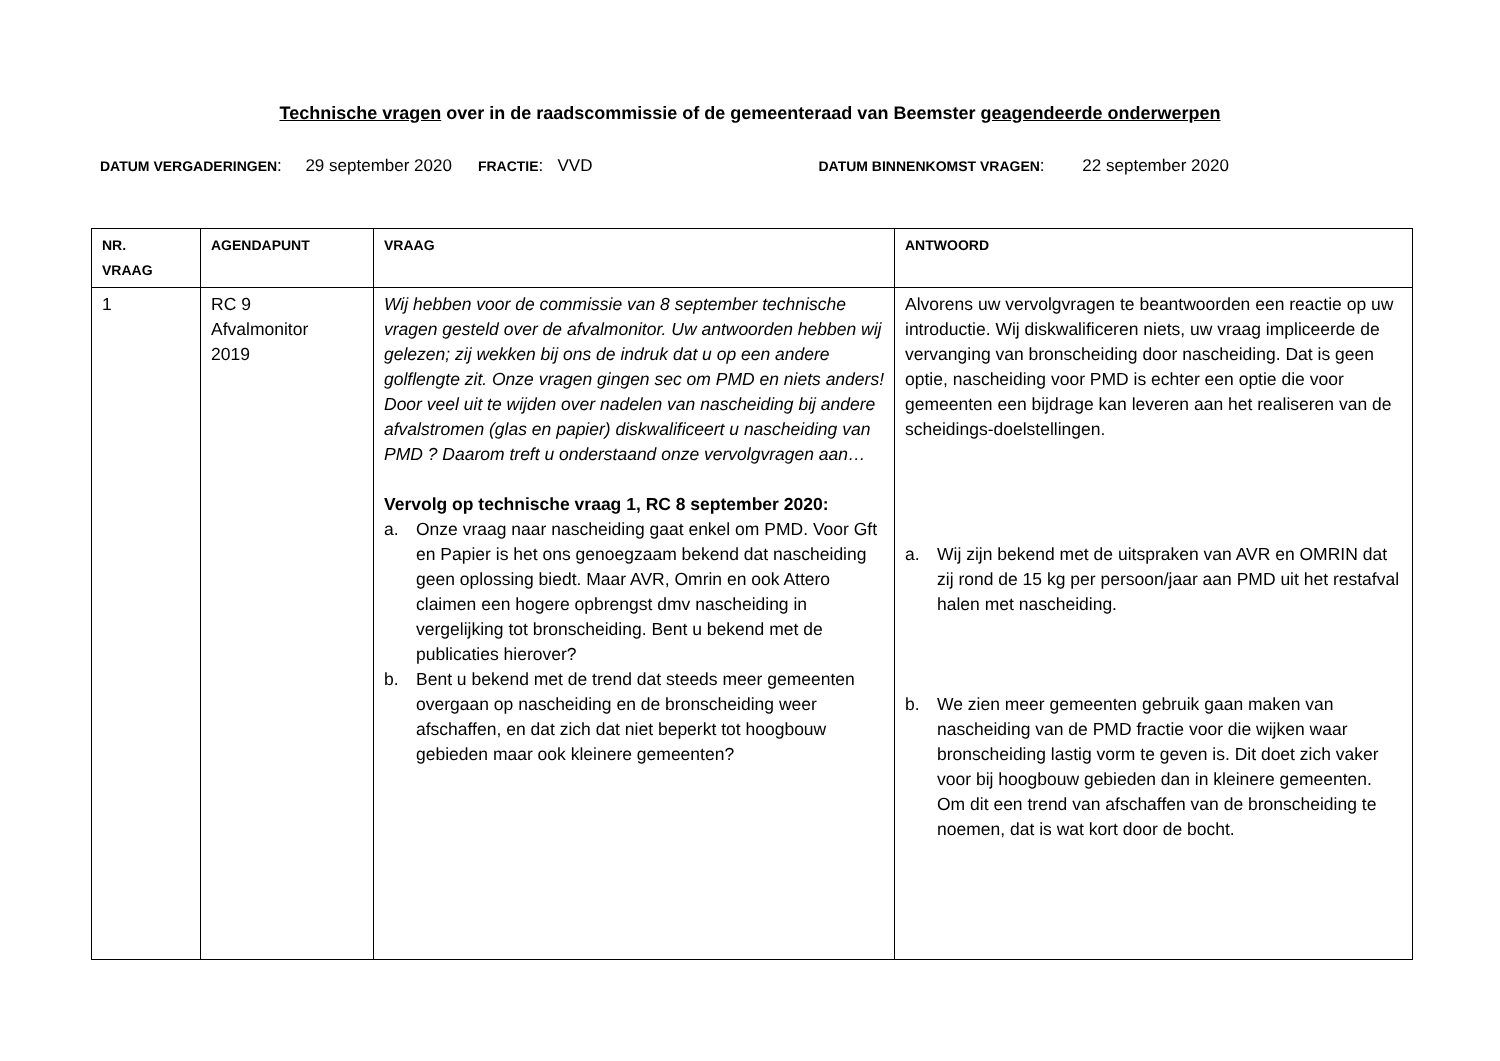Technische vragen over in de raadscommissie of de gemeenteraad van Beemster geagendeerde onderwerpen
DATUM VERGADERINGEN: 29 september 2020 FRACTIE: VVD DATUM BINNENKOMST VRAGEN: 22 september 2020
| NR. VRAAG | AGENDAPUNT | VRAAG | ANTWOORD |
| --- | --- | --- | --- |
| 1 | RC 9 Afvalmonitor 2019 | Wij hebben voor de commissie van 8 september technische vragen gesteld over de afvalmonitor. Uw antwoorden hebben wij gelezen; zij wekken bij ons de indruk dat u op een andere golflengte zit. Onze vragen gingen sec om PMD en niets anders! Door veel uit te wijden over nadelen van nascheiding bij andere afvalstromen (glas en papier) diskwalificeert u nascheiding van PMD ? Daarom treft u onderstaand onze vervolgvragen aan… Vervolg op technische vraag 1, RC 8 september 2020: a. Onze vraag naar nascheiding gaat enkel om PMD. Voor Gft en Papier is het ons genoegzaam bekend dat nascheiding geen oplossing biedt. Maar AVR, Omrin en ook Attero claimen een hogere opbrengst dmv nascheiding in vergelijking tot bronscheiding. Bent u bekend met de publicaties hierover? b. Bent u bekend met de trend dat steeds meer gemeenten overgaan op nascheiding en de bronscheiding weer afschaffen, en dat zich dat niet beperkt tot hoogbouw gebieden maar ook kleinere gemeenten? | Alvorens uw vervolgvragen te beantwoorden een reactie op uw introductie. Wij diskwalificeren niets, uw vraag impliceerde de vervanging van bronscheiding door nascheiding. Dat is geen optie, nascheiding voor PMD is echter een optie die voor gemeenten een bijdrage kan leveren aan het realiseren van de scheidings-doelstellingen. a. Wij zijn bekend met de uitspraken van AVR en OMRIN dat zij rond de 15 kg per persoon/jaar aan PMD uit het restafval halen met nascheiding. b. We zien meer gemeenten gebruik gaan maken van nascheiding van de PMD fractie voor die wijken waar bronscheiding lastig vorm te geven is. Dit doet zich vaker voor bij hoogbouw gebieden dan in kleinere gemeenten. Om dit een trend van afschaffen van de bronscheiding te noemen, dat is wat kort door de bocht. |